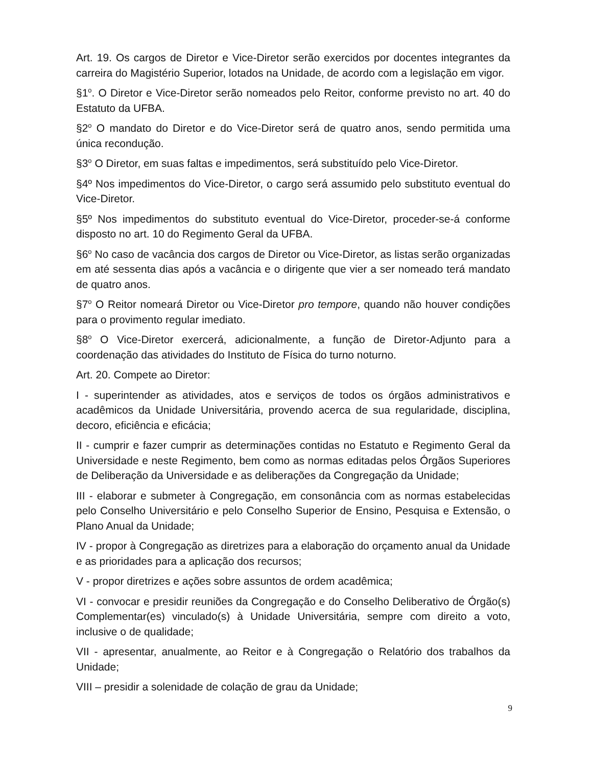Art. 19. Os cargos de Diretor e Vice-Diretor serão exercidos por docentes integrantes da carreira do Magistério Superior, lotados na Unidade, de acordo com a legislação em vigor.
§1<sup>o</sup>. O Diretor e Vice-Diretor serão nomeados pelo Reitor, conforme previsto no art. 40 do Estatuto da UFBA.
§2<sup>o</sup> O mandato do Diretor e do Vice-Diretor será de quatro anos, sendo permitida uma única recondução.
§3<sup>o</sup> O Diretor, em suas faltas e impedimentos, será substituído pelo Vice-Diretor.
§4º Nos impedimentos do Vice-Diretor, o cargo será assumido pelo substituto eventual do Vice-Diretor.
§5º Nos impedimentos do substituto eventual do Vice-Diretor, proceder-se-á conforme disposto no art. 10 do Regimento Geral da UFBA.
§6<sup>o</sup> No caso de vacância dos cargos de Diretor ou Vice-Diretor, as listas serão organizadas em até sessenta dias após a vacância e o dirigente que vier a ser nomeado terá mandato de quatro anos.
§7<sup>o</sup> O Reitor nomeará Diretor ou Vice-Diretor pro tempore, quando não houver condições para o provimento regular imediato.
§8<sup>o</sup> O Vice-Diretor exercerá, adicionalmente, a função de Diretor-Adjunto para a coordenação das atividades do Instituto de Física do turno noturno.
Art. 20. Compete ao Diretor:
I - superintender as atividades, atos e serviços de todos os órgãos administrativos e acadêmicos da Unidade Universitária, provendo acerca de sua regularidade, disciplina, decoro, eficiência e eficácia;
II - cumprir e fazer cumprir as determinações contidas no Estatuto e Regimento Geral da Universidade e neste Regimento, bem como as normas editadas pelos Órgãos Superiores de Deliberação da Universidade e as deliberações da Congregação da Unidade;
III - elaborar e submeter à Congregação, em consonância com as normas estabelecidas pelo Conselho Universitário e pelo Conselho Superior de Ensino, Pesquisa e Extensão, o Plano Anual da Unidade;
IV - propor à Congregação as diretrizes para a elaboração do orçamento anual da Unidade e as prioridades para a aplicação dos recursos;
V - propor diretrizes e ações sobre assuntos de ordem acadêmica;
VI - convocar e presidir reuniões da Congregação e do Conselho Deliberativo de Órgão(s) Complementar(es) vinculado(s) à Unidade Universitária, sempre com direito a voto, inclusive o de qualidade;
VII - apresentar, anualmente, ao Reitor e à Congregação o Relatório dos trabalhos da Unidade;
VIII – presidir a solenidade de colação de grau da Unidade;
9